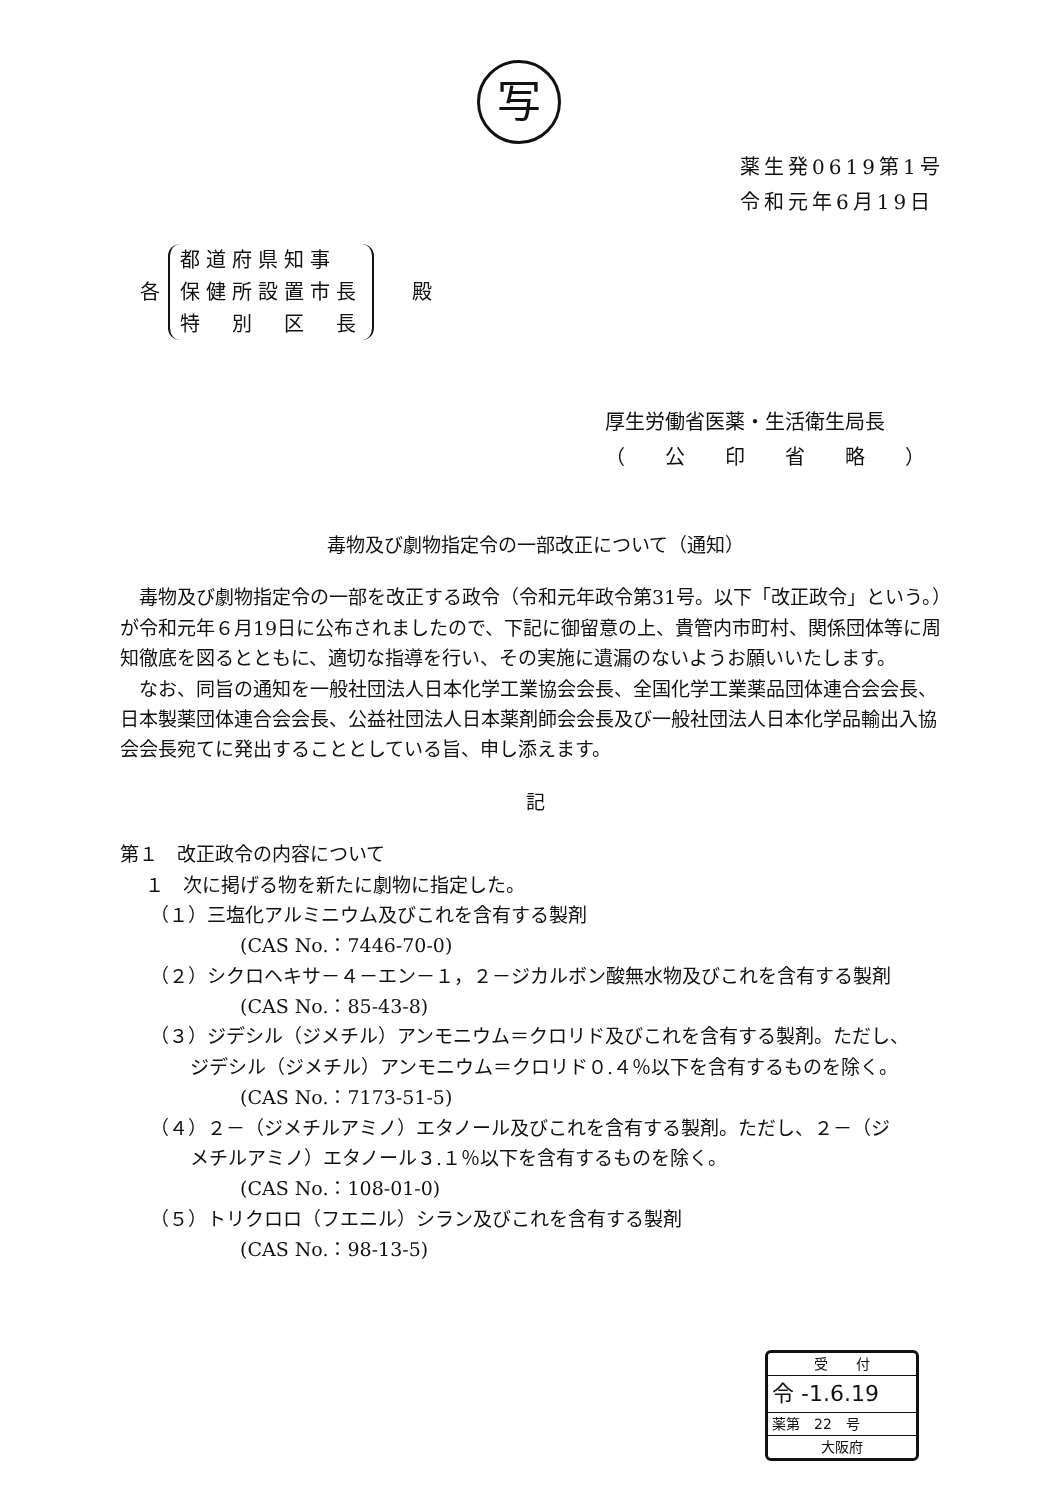写
薬生発0619第1号
令和元年6月19日
各
都道府県知事
保健所設置市長
特　別　区　長
殿
厚生労働省医薬・生活衛生局長
（　　公　　印　　省　　略　　）
毒物及び劇物指定令の一部改正について（通知）
毒物及び劇物指定令の一部を改正する政令（令和元年政令第31号。以下「改正政令」という。）が令和元年６月19日に公布されましたので、下記に御留意の上、貴管内市町村、関係団体等に周知徹底を図るとともに、適切な指導を行い、その実施に遺漏のないようお願いいたします。
なお、同旨の通知を一般社団法人日本化学工業協会会長、全国化学工業薬品団体連合会会長、日本製薬団体連合会会長、公益社団法人日本薬剤師会会長及び一般社団法人日本化学品輸出入協会会長宛てに発出することとしている旨、申し添えます。
記
第１　改正政令の内容について
１　次に掲げる物を新たに劇物に指定した。
（１）三塩化アルミニウム及びこれを含有する製剤
(CAS No.：7446-70-0)
（２）シクロヘキサ－４－エン－１，２－ジカルボン酸無水物及びこれを含有する製剤
(CAS No.：85-43-8)
（３）ジデシル（ジメチル）アンモニウム＝クロリド及びこれを含有する製剤。ただし、
ジデシル（ジメチル）アンモニウム＝クロリド０.４％以下を含有するものを除く。
(CAS No.：7173-51-5)
（４）２－（ジメチルアミノ）エタノール及びこれを含有する製剤。ただし、２－（ジ
メチルアミノ）エタノール３.１％以下を含有するものを除く。
(CAS No.：108-01-0)
（５）トリクロロ（フエニル）シラン及びこれを含有する製剤
(CAS No.：98-13-5)
受　　付
令 -1.6.19
薬第　22　号
大阪府